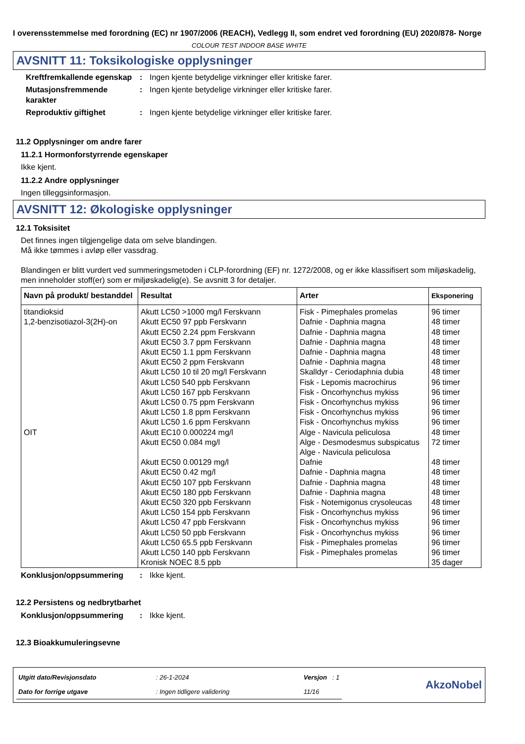I overensstemmelse med forordning (EC) nr 1907/2006 (REACH), Vedlegg II, som endret ved forordning (EU) 2020/878- Norge
COLOUR TEST INDOOR BASE WHITE
AVSNITT 11: Toksikologiske opplysninger
Kreftfremkallende egenskap
: Ingen kjente betydelige virkninger eller kritiske farer.
Mutasjonsfremmende karakter
: Ingen kjente betydelige virkninger eller kritiske farer.
Reproduktiv giftighet : Ingen kjente betydelige virkninger eller kritiske farer.
11.2 Opplysninger om andre farer
11.2.1 Hormonforstyrrende egenskaper
Ikke kjent.
11.2.2 Andre opplysninger
Ingen tilleggsinformasjon.
AVSNITT 12: Økologiske opplysninger
12.1 Toksisitet
Det finnes ingen tilgjengelige data om selve blandingen.
Må ikke tømmes i avløp eller vassdrag.
Blandingen er blitt vurdert ved summeringsmetoden i CLP-forordning (EF) nr. 1272/2008, og er ikke klassifisert som miljøskadelig, men inneholder stoff(er) som er miljøskadelig(e). Se avsnitt 3 for detaljer.
| Navn på produkt/ bestanddel | Resultat | Arter | Eksponering |
| --- | --- | --- | --- |
| titandioksid 1,2-benzisotiazol-3(2H)-on OIT | Akutt LC50 >1000 mg/l Ferskvann Akutt EC50 97 ppb Ferskvann Akutt EC50 2.24 ppm Ferskvann Akutt EC50 3.7 ppm Ferskvann Akutt EC50 1.1 ppm Ferskvann Akutt EC50 2 ppm Ferskvann Akutt LC50 10 til 20 mg/l Ferskvann Akutt LC50 540 ppb Ferskvann Akutt LC50 167 ppb Ferskvann Akutt LC50 0.75 ppm Ferskvann Akutt LC50 1.8 ppm Ferskvann Akutt LC50 1.6 ppm Ferskvann Akutt EC10 0.000224 mg/l Akutt EC50 0.084 mg/l Akutt EC50 0.00129 mg/l Akutt EC50 0.42 mg/l Akutt EC50 107 ppb Ferskvann Akutt EC50 180 ppb Ferskvann Akutt EC50 320 ppb Ferskvann Akutt LC50 154 ppb Ferskvann Akutt LC50 47 ppb Ferskvann Akutt LC50 50 ppb Ferskvann Akutt LC50 65.5 ppb Ferskvann Akutt LC50 140 ppb Ferskvann Kronisk NOEC 8.5 ppb | Fisk - Pimephales promelas Dafnie - Daphnia magna Dafnie - Daphnia magna Dafnie - Daphnia magna Dafnie - Daphnia magna Dafnie - Daphnia magna Skalldyr - Ceriodaphnia dubia Fisk - Lepomis macrochirus Fisk - Oncorhynchus mykiss Fisk - Oncorhynchus mykiss Fisk - Oncorhynchus mykiss Fisk - Oncorhynchus mykiss Alge - Navicula peliculosa Alge - Desmodesmus subspicatus Alge - Navicula peliculosa Dafnie Dafnie - Daphnia magna Dafnie - Daphnia magna Dafnie - Daphnia magna Fisk - Notemigonus crysoleucas Fisk - Oncorhynchus mykiss Fisk - Oncorhynchus mykiss Fisk - Oncorhynchus mykiss Fisk - Pimephales promelas Fisk - Pimephales promelas | 96 timer 48 timer 48 timer 48 timer 48 timer 48 timer 48 timer 96 timer 96 timer 96 timer 96 timer 96 timer 48 timer 72 timer 48 timer 48 timer 48 timer 48 timer 48 timer 96 timer 96 timer 96 timer 96 timer 96 timer 35 dager |
Konklusjon/oppsummering : Ikke kjent.
12.2 Persistens og nedbrytbarhet
Konklusjon/oppsummering : Ikke kjent.
12.3 Bioakkumuleringsevne
| Utgitt dato/Revisjonsdato | : 26-1-2024 | Versjon : 1 |
| Dato for forrige utgave | : Ingen tidligere validering | 11/16 |
AkzoNobel